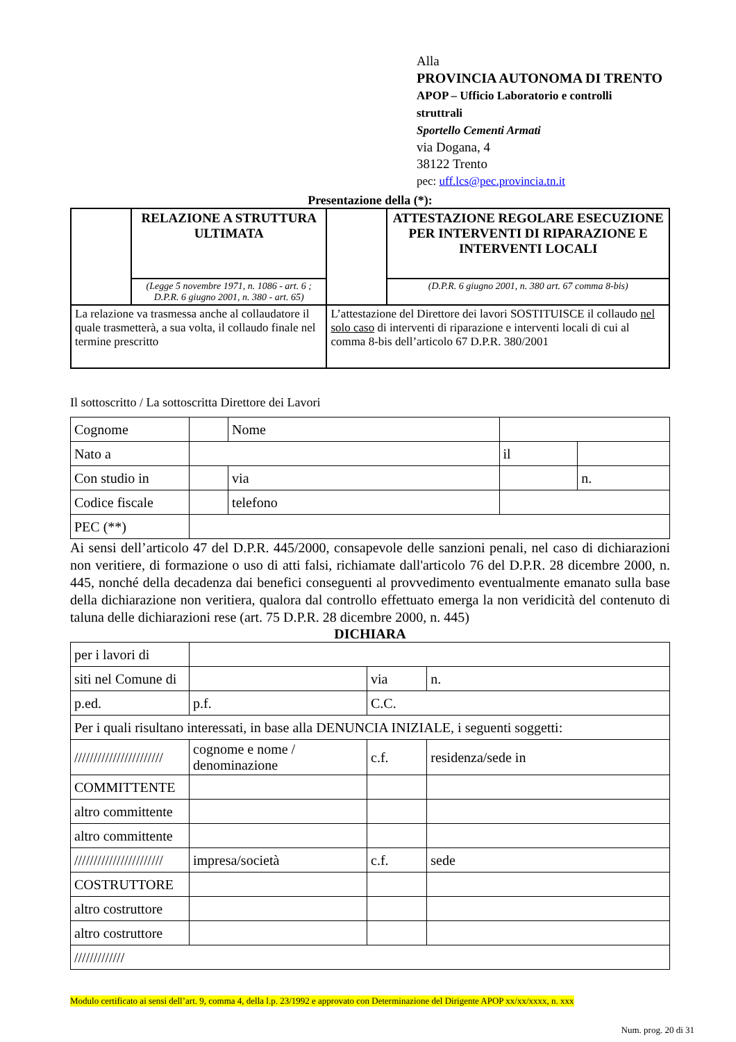Alla
PROVINCIA AUTONOMA DI TRENTO
APOP – Ufficio Laboratorio e controlli
struttrali
Sportello Cementi Armati
via Dogana, 4
38122 Trento
pec: uff.lcs@pec.provincia.tn.it
Presentazione della (*):
| | RELAZIONE A STRUTTURA ULTIMATA | | ATTESTAZIONE REGOLARE ESECUZIONE PER INTERVENTI DI RIPARAZIONE E INTERVENTI LOCALI |
| | (Legge 5 novembre 1971, n. 1086 - art. 6 ; D.P.R. 6 giugno 2001, n. 380 - art. 65) | | (D.P.R. 6 giugno 2001, n. 380 art. 67 comma 8-bis) |
| La relazione va trasmessa anche al collaudatore il quale trasmetterà, a sua volta, il collaudo finale nel termine prescritto | | L’attestazione del Direttore dei lavori SOSTITUISCE il collaudo nel solo caso di interventi di riparazione e interventi locali di cui al comma 8-bis dell’articolo 67 D.P.R. 380/2001 | |
Il sottoscritto / La sottoscritta Direttore dei Lavori
| Cognome | | Nome | | | |
| Nato a | | | | il | |
| Con studio in | | via | | | n. |
| Codice fiscale | | telefono | | | |
| PEC (**) | | | | | |
Ai sensi dell’articolo 47 del D.P.R. 445/2000, consapevole delle sanzioni penali, nel caso di dichiarazioni non veritiere, di formazione o uso di atti falsi, richiamate dall'articolo 76 del D.P.R. 28 dicembre 2000, n. 445, nonché della decadenza dai benefici conseguenti al provvedimento eventualmente emanato sulla base della dichiarazione non veritiera, qualora dal controllo effettuato emerga la non veridicità del contenuto di taluna delle dichiarazioni rese (art. 75 D.P.R. 28 dicembre 2000, n. 445)
DICHIARA
| per i lavori di | | | |
| siti nel Comune di | | via | n. |
| p.ed. | p.f. | C.C. | |
| Per i quali risultano interessati, in base alla DENUNCIA INIZIALE, i seguenti soggetti: | | | |
| /////////////////////// | cognome e nome / denominazione | c.f. | residenza/sede in |
| COMMITTENTE | | | |
| altro committente | | | |
| altro committente | | | |
| /////////////////////// | impresa/società | c.f. | sede |
| COSTRUTTORE | | | |
| altro costruttore | | | |
| altro costruttore | | | |
| ///////////// | | | |
Modulo certificato ai sensi dell’art. 9, comma 4, della l.p. 23/1992 e approvato con Determinazione del Dirigente APOP xx/xx/xxxx, n. xxx
Num. prog. 20 di 31